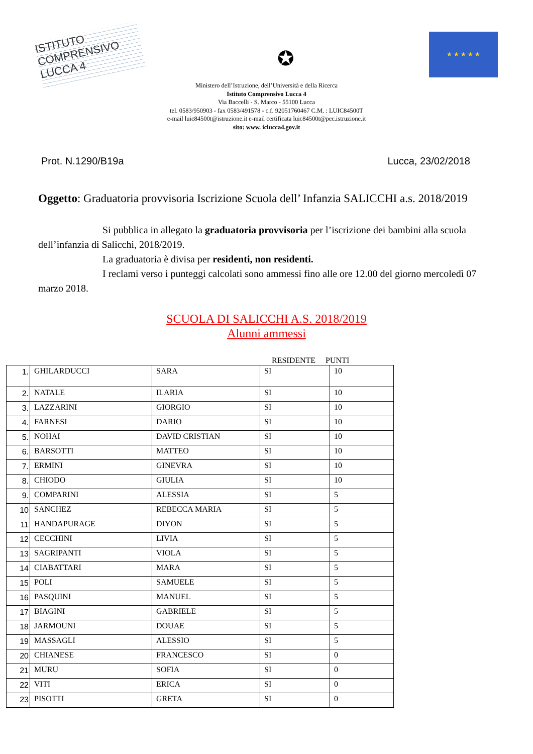ISTITUTO COMPRENSIVO LUCCA 4
✪
★ ★ ★ ★ ★
Ministero dell’Istruzione, dell’Università e della Ricerca
Istituto Comprensivo Lucca 4
Via Baccelli - S. Marco - 55100 Lucca
tel. 0583/950903 - fax 0583/491578 - c.f. 92051760467 C.M. : LUIC84500T
e-mail luic84500t@istruzione.it e-mail certificata luic84500t@pec.istruzione.it
sito: www. iclucca4.gov.it
Prot. N.1290/B19a Lucca, 23/02/2018
Oggetto: Graduatoria provvisoria Iscrizione Scuola dell’ Infanzia SALICCHI a.s. 2018/2019
Si pubblica in allegato la graduatoria provvisoria per l’iscrizione dei bambini alla scuola dell’infanzia di Salicchi, 2018/2019.
La graduatoria è divisa per residenti, non residenti.
I reclami verso i punteggi calcolati sono ammessi fino alle ore 12.00 del giorno mercoledì 07 marzo 2018.
SCUOLA DI SALICCHI A.S. 2018/2019
Alunni ammessi
RESIDENTE PUNTI
| 1. | GHILARDUCCI | SARA | SI | 10 |
| 2. | NATALE | ILARIA | SI | 10 |
| 3. | LAZZARINI | GIORGIO | SI | 10 |
| 4. | FARNESI | DARIO | SI | 10 |
| 5. | NOHAI | DAVID CRISTIAN | SI | 10 |
| 6. | BARSOTTI | MATTEO | SI | 10 |
| 7. | ERMINI | GINEVRA | SI | 10 |
| 8. | CHIODO | GIULIA | SI | 10 |
| 9. | COMPARINI | ALESSIA | SI | 5 |
| 10 | SANCHEZ | REBECCA MARIA | SI | 5 |
| 11 | HANDAPURAGE | DIYON | SI | 5 |
| 12 | CECCHINI | LIVIA | SI | 5 |
| 13 | SAGRIPANTI | VIOLA | SI | 5 |
| 14 | CIABATTARI | MARA | SI | 5 |
| 15 | POLI | SAMUELE | SI | 5 |
| 16 | PASQUINI | MANUEL | SI | 5 |
| 17 | BIAGINI | GABRIELE | SI | 5 |
| 18 | JARMOUNI | DOUAE | SI | 5 |
| 19 | MASSAGLI | ALESSIO | SI | 5 |
| 20 | CHIANESE | FRANCESCO | SI | 0 |
| 21 | MURU | SOFIA | SI | 0 |
| 22 | VITI | ERICA | SI | 0 |
| 23 | PISOTTI | GRETA | SI | 0 |